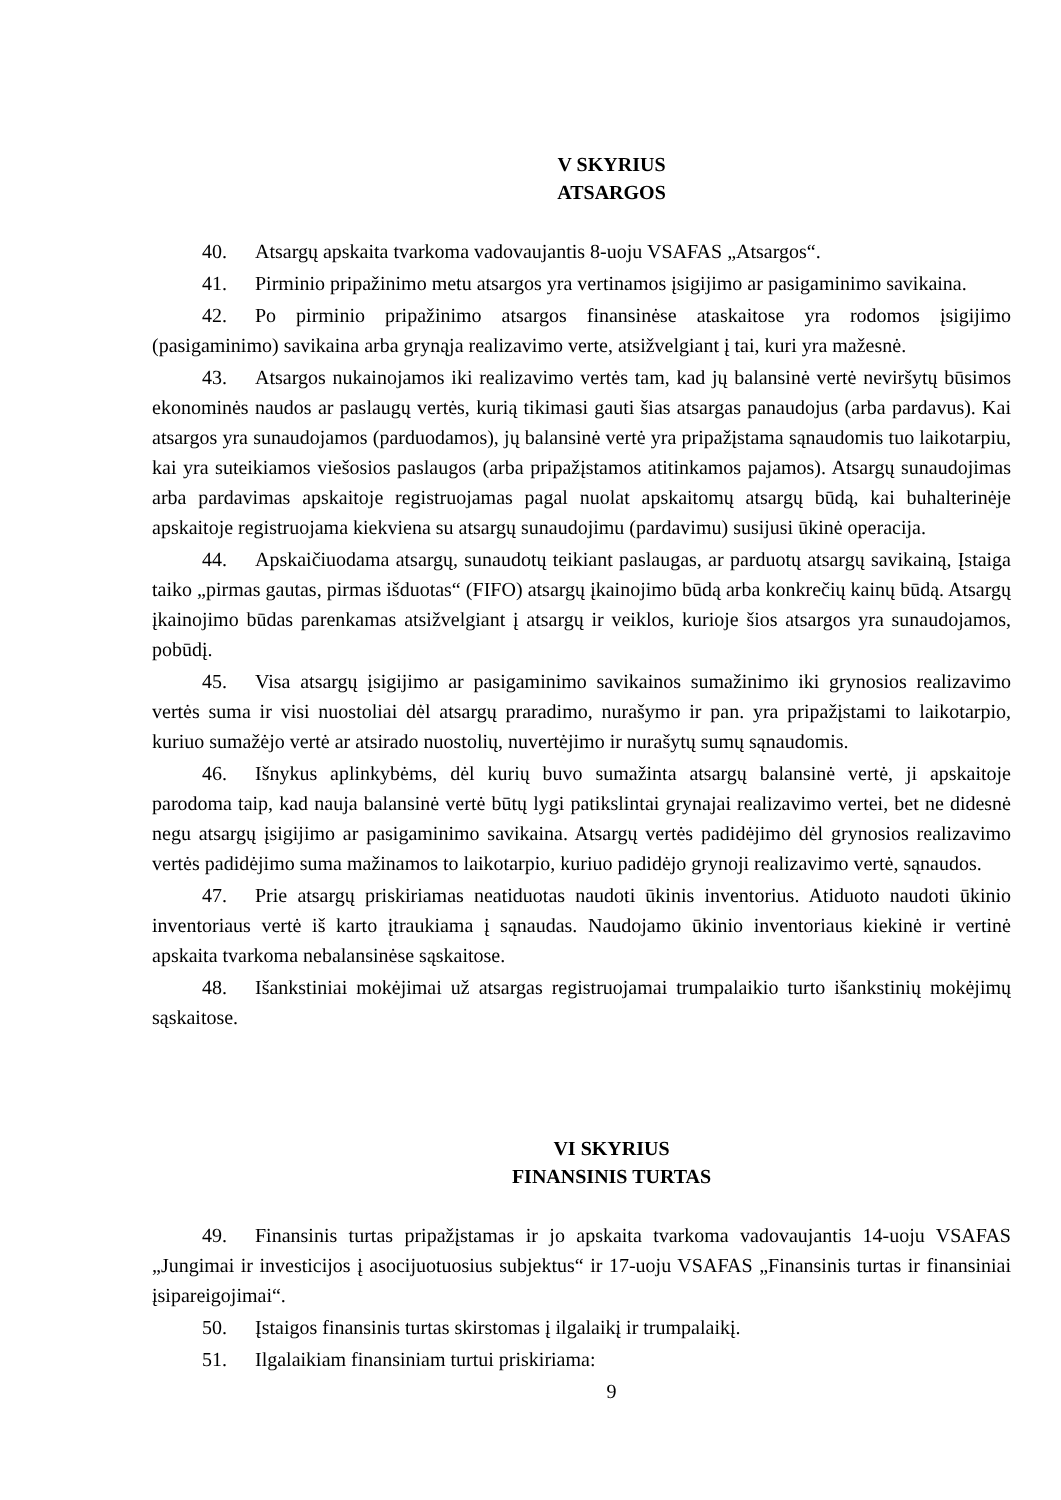V SKYRIUS
ATSARGOS
40. Atsargų apskaita tvarkoma vadovaujantis 8-uoju VSAFAS „Atsargos“.
41. Pirminio pripažinimo metu atsargos yra vertinamos įsigijimo ar pasigaminimo savikaina.
42. Po pirminio pripažinimo atsargos finansinėse ataskaitose yra rodomos įsigijimo (pasigaminimo) savikaina arba grynąja realizavimo verte, atsižvelgiant į tai, kuri yra mažesnė.
43. Atsargos nukainojamos iki realizavimo vertės tam, kad jų balansinė vertė neviršytų būsimos ekonominės naudos ar paslaugų vertės, kurią tikimasi gauti šias atsargas panaudojus (arba pardavus). Kai atsargos yra sunaudojamos (parduodamos), jų balansinė vertė yra pripažįstama sąnaudomis tuo laikotarpiu, kai yra suteikiamos viešosios paslaugos (arba pripažįstamos atitinkamos pajamos). Atsargų sunaudojimas arba pardavimas apskaitoje registruojamas pagal nuolat apskaitomų atsargų būdą, kai buhalterinėje apskaitoje registruojama kiekviena su atsargų sunaudojimu (pardavimu) susijusi ūkinė operacija.
44. Apskaičiuodama atsargų, sunaudotų teikiant paslaugas, ar parduotų atsargų savikainą, Įstaiga taiko „pirmas gautas, pirmas išduotas“ (FIFO) atsargų įkainojimo būdą arba konkrečių kainų būdą. Atsargų įkainojimo būdas parenkamas atsižvelgiant į atsargų ir veiklos, kurioje šios atsargos yra sunaudojamos, pobūdį.
45. Visa atsargų įsigijimo ar pasigaminimo savikainos sumažinimo iki grynosios realizavimo vertės suma ir visi nuostoliai dėl atsargų praradimo, nurašymo ir pan. yra pripažįstami to laikotarpio, kuriuo sumažėjo vertė ar atsirado nuostolių, nuvertėjimo ir nurašytų sumų sąnaudomis.
46. Išnykus aplinkybėms, dėl kurių buvo sumažinta atsargų balansinė vertė, ji apskaitoje parodoma taip, kad nauja balansinė vertė būtų lygi patikslintai grynajai realizavimo vertei, bet ne didesnė negu atsargų įsigijimo ar pasigaminimo savikaina. Atsargų vertės padidėjimo dėl grynosios realizavimo vertės padidėjimo suma mažinamos to laikotarpio, kuriuo padidėjo grynoji realizavimo vertė, sąnaudos.
47. Prie atsargų priskiriamas neatiduotas naudoti ūkinis inventorius. Atiduoto naudoti ūkinio inventoriaus vertė iš karto įtraukiama į sąnaudas. Naudojamo ūkinio inventoriaus kiekinė ir vertinė apskaita tvarkoma nebalansinėse sąskaitose.
48. Išankstiniai mokėjimai už atsargas registruojamai trumpalaikio turto išankstinių mokėjimų sąskaitose.
VI SKYRIUS
FINANSINIS TURTAS
49. Finansinis turtas pripažįstamas ir jo apskaita tvarkoma vadovaujantis 14-uoju VSAFAS „Jungimai ir investicijos į asocijuotuosius subjektus“ ir 17-uoju VSAFAS „Finansinis turtas ir finansiniai įsipareigojimai“.
50. Įstaigos finansinis turtas skirstomas į ilgalaikį ir trumpalaikį.
51. Ilgalaikiam finansiniam turtui priskiriama:
9